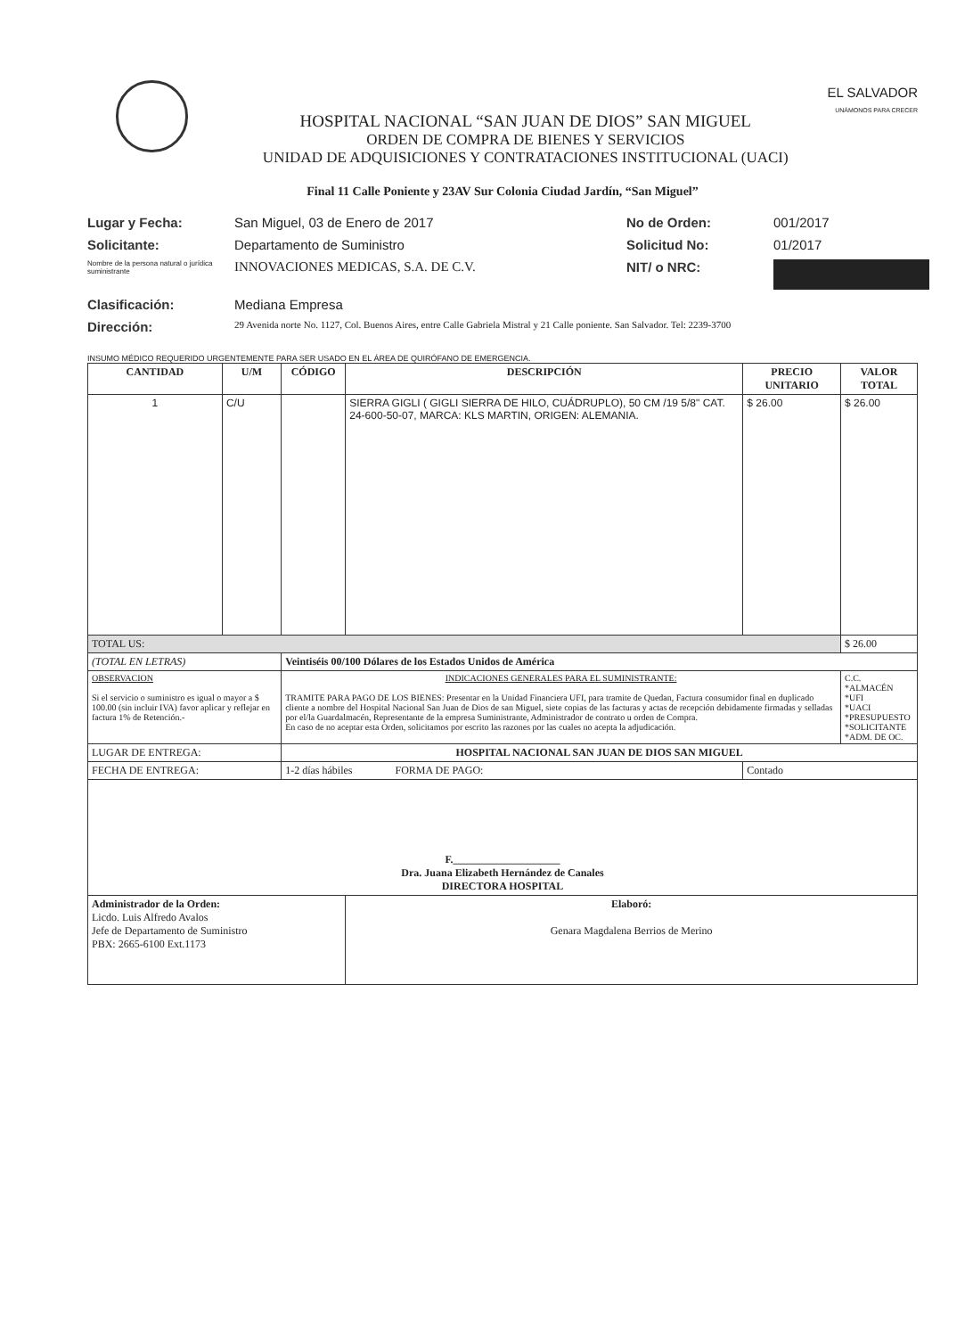HOSPITAL NACIONAL “SAN JUAN DE DIOS” SAN MIGUEL
ORDEN DE COMPRA DE BIENES Y SERVICIOS
UNIDAD DE ADQUISICIONES Y CONTRATACIONES INSTITUCIONAL (UACI)
EL SALVADOR
UNÁMONOS PARA CRECER
Final 11 Calle Poniente y 23AV Sur Colonia Ciudad Jardín, “San Miguel”
Lugar y Fecha:
San Miguel, 03 de Enero de 2017
No de Orden:
001/2017
Solicitante:
Departamento de Suministro
Solicitud No:
01/2017
Nombre de la persona natural o jurídica suministrante
INNOVACIONES MEDICAS, S.A. DE C.V.
NIT/ o NRC:
Clasificación:
Mediana Empresa
Dirección:
29 Avenida norte No. 1127, Col. Buenos Aires, entre Calle Gabriela Mistral y 21 Calle poniente. San Salvador. Tel: 2239-3700
INSUMO MÉDICO REQUERIDO URGENTEMENTE PARA SER USADO EN EL ÁREA DE QUIRÓFANO DE EMERGENCIA.
| CANTIDAD | U/M | CÓDIGO | DESCRIPCIÓN | PRECIO UNITARIO | VALOR TOTAL |
| --- | --- | --- | --- | --- | --- |
| 1 | C/U | | SIERRA GIGLI ( GIGLI SIERRA DE HILO, CUÁDRUPLO), 50 CM /19 5/8" CAT. 24-600-50-07, MARCA: KLS MARTIN, ORIGEN: ALEMANIA. | $ 26.00 | $ 26.00 |
| TOTAL US: | | | | | $ 26.00 |
| (TOTAL EN LETRAS) | | Veintiséis 00/100 Dólares de los Estados Unidos de América | | | |
| OBSERVACION Si el servicio o suministro es igual o mayor a $ 100.00 (sin incluir IVA) favor aplicar y reflejar en factura 1% de Retención.- | | INDICACIONES GENERALES PARA EL SUMINISTRANTE: TRAMITE PARA PAGO DE LOS BIENES: Presentar en la Unidad Financiera UFI, para tramite de Quedan, Factura consumidor final en duplicado cliente a nombre del Hospital Nacional San Juan de Dios de san Miguel, siete copias de las facturas y actas de recepción debidamente firmadas y selladas por el/la Guardalmacén, Representante de la empresa Suministrante, Administrador de contrato u orden de Compra. En caso de no aceptar esta Orden, solicitamos por escrito las razones por las cuales no acepta la adjudicación. | | | C.C. *ALMACÉN *UFI *UACI *PRESUPUESTO *SOLICITANTE *ADM. DE OC. |
| LUGAR DE ENTREGA: | | HOSPITAL NACIONAL SAN JUAN DE DIOS SAN MIGUEL | | | |
| FECHA DE ENTREGA: | | 1-2 días hábiles FORMA DE PAGO: | | Contado | |
| F.____________________ Dra. Juana Elizabeth Hernández de Canales DIRECTORA HOSPITAL | | | | | |
| Administrador de la Orden: Licdo. Luis Alfredo Avalos Jefe de Departamento de Suministro PBX: 2665-6100 Ext.1173 | | | Elaboró: Genara Magdalena Berrios de Merino | | |